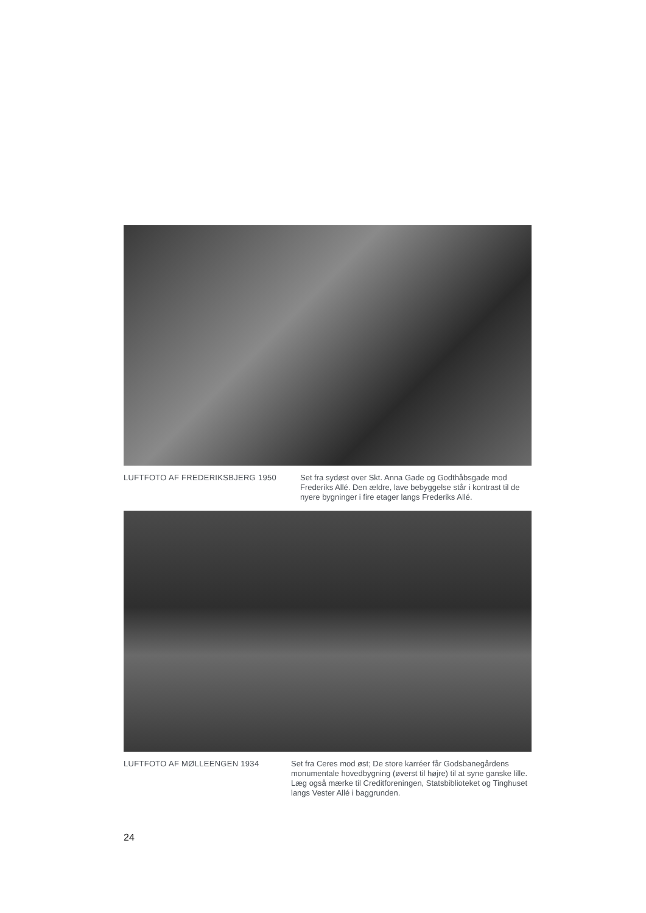LUFTFOTO AF FREDERIKSBJERG 1950 Set fra sydøst over Skt. Anna Gade og Godthåbsgade mod Frederiks Allé. Den ældre, lave bebyggelse står i kontrast til de nyere bygninger i fire etager langs Frederiks Allé.
LUFTFOTO AF MØLLEENGEN 1934 Set fra Ceres mod øst; De store karréer får Godsbanegårdens monumentale hovedbygning (øverst til højre) til at syne ganske lille. Læg også mærke til Creditforeningen, Statsbiblioteket og Tinghuset langs Vester Allé i baggrunden.
24